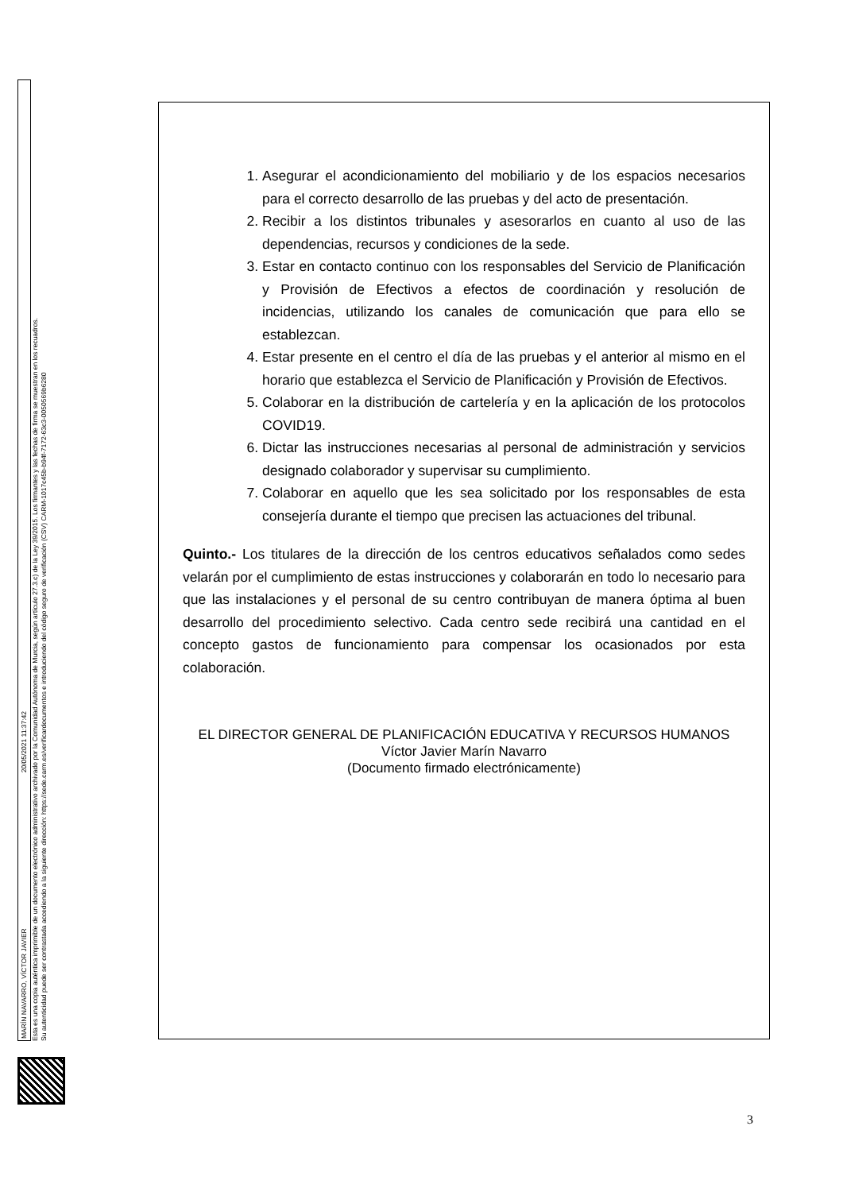MARÍN NAVARRO, VÍCTOR JAVIER 20/05/2021 11:37:42
Esta es una copia auténtica imprimible de un documento electrónico administrativo archivado por la Comunidad Autónoma de Murcia, según artículo 27.3.c) de la Ley 39/2015. Los firmantes y las fechas de firma se muestran en los recuadros.
Su autenticidad puede ser contrastada accediendo a la siguiente dirección: https://sede.carm.es/verificardocumentos e introduciendo del código seguro de verificación (CSV) CARM-1017c45b-b94f-7172-63c3-0050569b6280
1. Asegurar el acondicionamiento del mobiliario y de los espacios necesarios para el correcto desarrollo de las pruebas y del acto de presentación.
2. Recibir a los distintos tribunales y asesorarlos en cuanto al uso de las dependencias, recursos y condiciones de la sede.
3. Estar en contacto continuo con los responsables del Servicio de Planificación y Provisión de Efectivos a efectos de coordinación y resolución de incidencias, utilizando los canales de comunicación que para ello se establezcan.
4. Estar presente en el centro el día de las pruebas y el anterior al mismo en el horario que establezca el Servicio de Planificación y Provisión de Efectivos.
5. Colaborar en la distribución de cartelería y en la aplicación de los protocolos COVID19.
6. Dictar las instrucciones necesarias al personal de administración y servicios designado colaborador y supervisar su cumplimiento.
7. Colaborar en aquello que les sea solicitado por los responsables de esta consejería durante el tiempo que precisen las actuaciones del tribunal.
Quinto.- Los titulares de la dirección de los centros educativos señalados como sedes velarán por el cumplimiento de estas instrucciones y colaborarán en todo lo necesario para que las instalaciones y el personal de su centro contribuyan de manera óptima al buen desarrollo del procedimiento selectivo. Cada centro sede recibirá una cantidad en el concepto gastos de funcionamiento para compensar los ocasionados por esta colaboración.
EL DIRECTOR GENERAL DE PLANIFICACIÓN EDUCATIVA Y RECURSOS HUMANOS
Víctor Javier Marín Navarro
(Documento firmado electrónicamente)
3